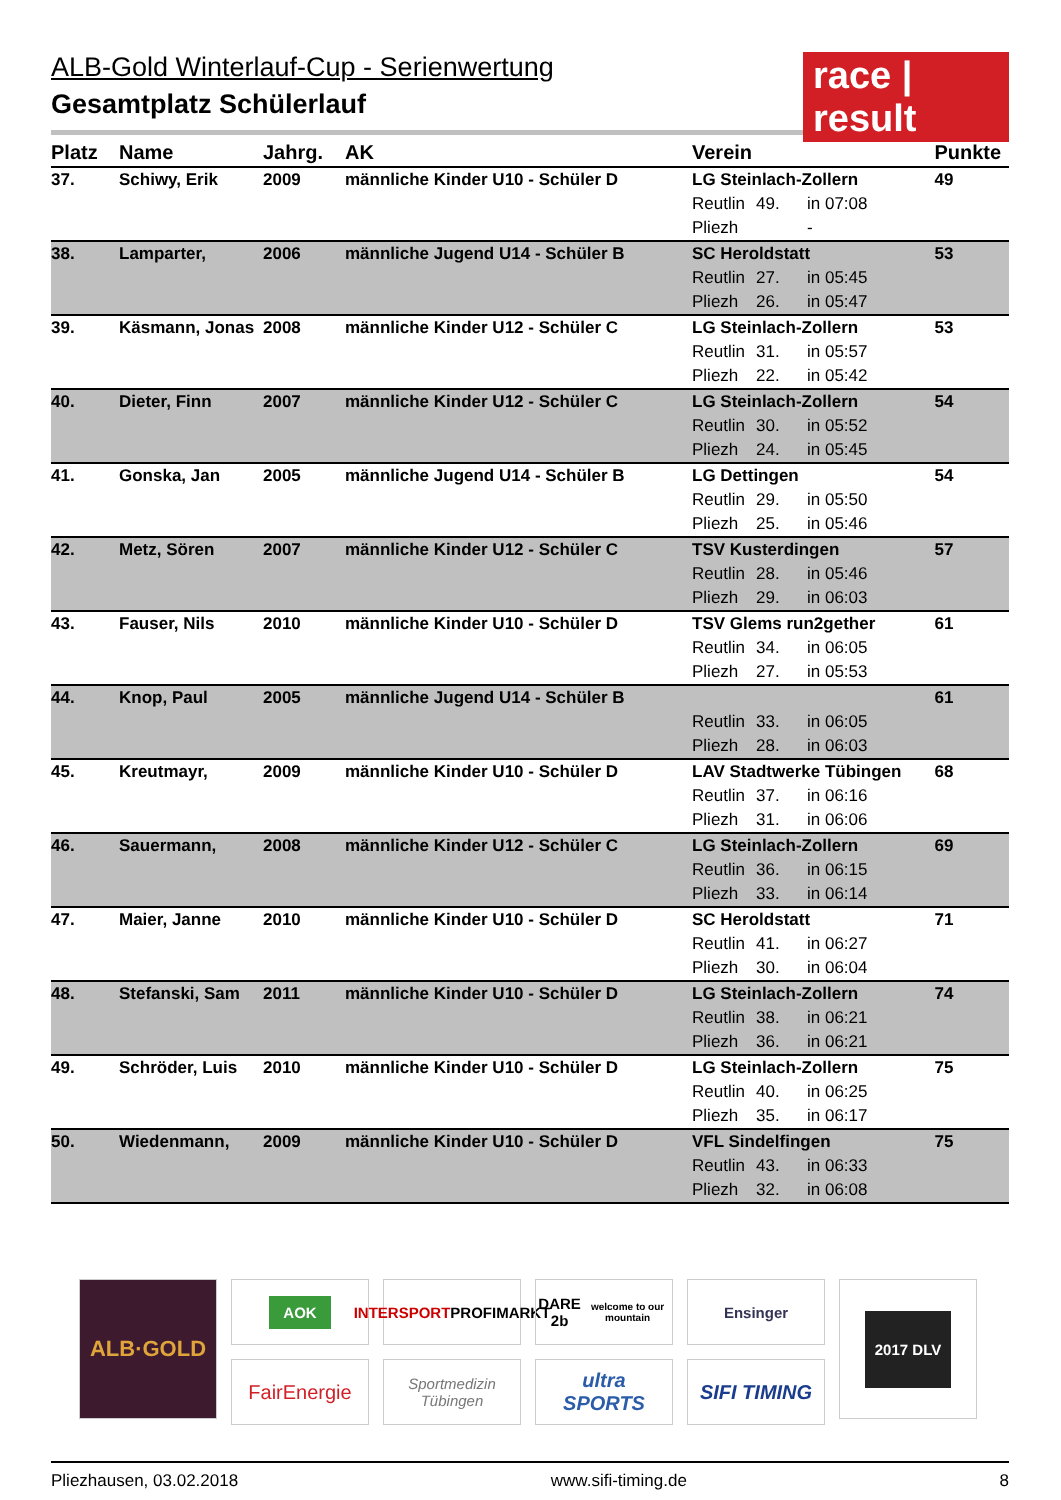race | result
ALB-Gold Winterlauf-Cup - Serienwertung
Gesamtplatz Schülerlauf
| Platz | Name | Jahrg. | AK | Verein | | | Punkte |
| --- | --- | --- | --- | --- | --- | --- | --- |
| 37. | Schiwy, Erik | 2009 | männliche Kinder U10 - Schüler D | LG Steinlach-Zollern | | | 49 |
| | | | | Reutlin | 49. | in 07:08 | |
| | | | | Pliezh | | - | |
| 38. | Lamparter, | 2006 | männliche Jugend U14 - Schüler B | SC Heroldstatt | | | 53 |
| | | | | Reutlin | 27. | in 05:45 | |
| | | | | Pliezh | 26. | in 05:47 | |
| 39. | Käsmann, Jonas | 2008 | männliche Kinder U12 - Schüler C | LG Steinlach-Zollern | | | 53 |
| | | | | Reutlin | 31. | in 05:57 | |
| | | | | Pliezh | 22. | in 05:42 | |
| 40. | Dieter, Finn | 2007 | männliche Kinder U12 - Schüler C | LG Steinlach-Zollern | | | 54 |
| | | | | Reutlin | 30. | in 05:52 | |
| | | | | Pliezh | 24. | in 05:45 | |
| 41. | Gonska, Jan | 2005 | männliche Jugend U14 - Schüler B | LG Dettingen | | | 54 |
| | | | | Reutlin | 29. | in 05:50 | |
| | | | | Pliezh | 25. | in 05:46 | |
| 42. | Metz, Sören | 2007 | männliche Kinder U12 - Schüler C | TSV Kusterdingen | | | 57 |
| | | | | Reutlin | 28. | in 05:46 | |
| | | | | Pliezh | 29. | in 06:03 | |
| 43. | Fauser, Nils | 2010 | männliche Kinder U10 - Schüler D | TSV Glems run2gether | | | 61 |
| | | | | Reutlin | 34. | in 06:05 | |
| | | | | Pliezh | 27. | in 05:53 | |
| 44. | Knop, Paul | 2005 | männliche Jugend U14 - Schüler B | | | | 61 |
| | | | | Reutlin | 33. | in 06:05 | |
| | | | | Pliezh | 28. | in 06:03 | |
| 45. | Kreutmayr, | 2009 | männliche Kinder U10 - Schüler D | LAV Stadtwerke Tübingen | | | 68 |
| | | | | Reutlin | 37. | in 06:16 | |
| | | | | Pliezh | 31. | in 06:06 | |
| 46. | Sauermann, | 2008 | männliche Kinder U12 - Schüler C | LG Steinlach-Zollern | | | 69 |
| | | | | Reutlin | 36. | in 06:15 | |
| | | | | Pliezh | 33. | in 06:14 | |
| 47. | Maier, Janne | 2010 | männliche Kinder U10 - Schüler D | SC Heroldstatt | | | 71 |
| | | | | Reutlin | 41. | in 06:27 | |
| | | | | Pliezh | 30. | in 06:04 | |
| 48. | Stefanski, Sam | 2011 | männliche Kinder U10 - Schüler D | LG Steinlach-Zollern | | | 74 |
| | | | | Reutlin | 38. | in 06:21 | |
| | | | | Pliezh | 36. | in 06:21 | |
| 49. | Schröder, Luis | 2010 | männliche Kinder U10 - Schüler D | LG Steinlach-Zollern | | | 75 |
| | | | | Reutlin | 40. | in 06:25 | |
| | | | | Pliezh | 35. | in 06:17 | |
| 50. | Wiedenmann, | 2009 | männliche Kinder U10 - Schüler D | VFL Sindelfingen | | | 75 |
| | | | | Reutlin | 43. | in 06:33 | |
| | | | | Pliezh | 32. | in 06:08 | |
ALB·GOLD
AOK
INTERSPORT
PROFIMARKT
DARE 2b
welcome to our mountain
Ensinger
2017 DLV
FairEnergie
Sportmedizin
Tübingen
ultra
SPORTS
SIFI TIMING
Pliezhausen, 03.02.2018 www.sifi-timing.de 8